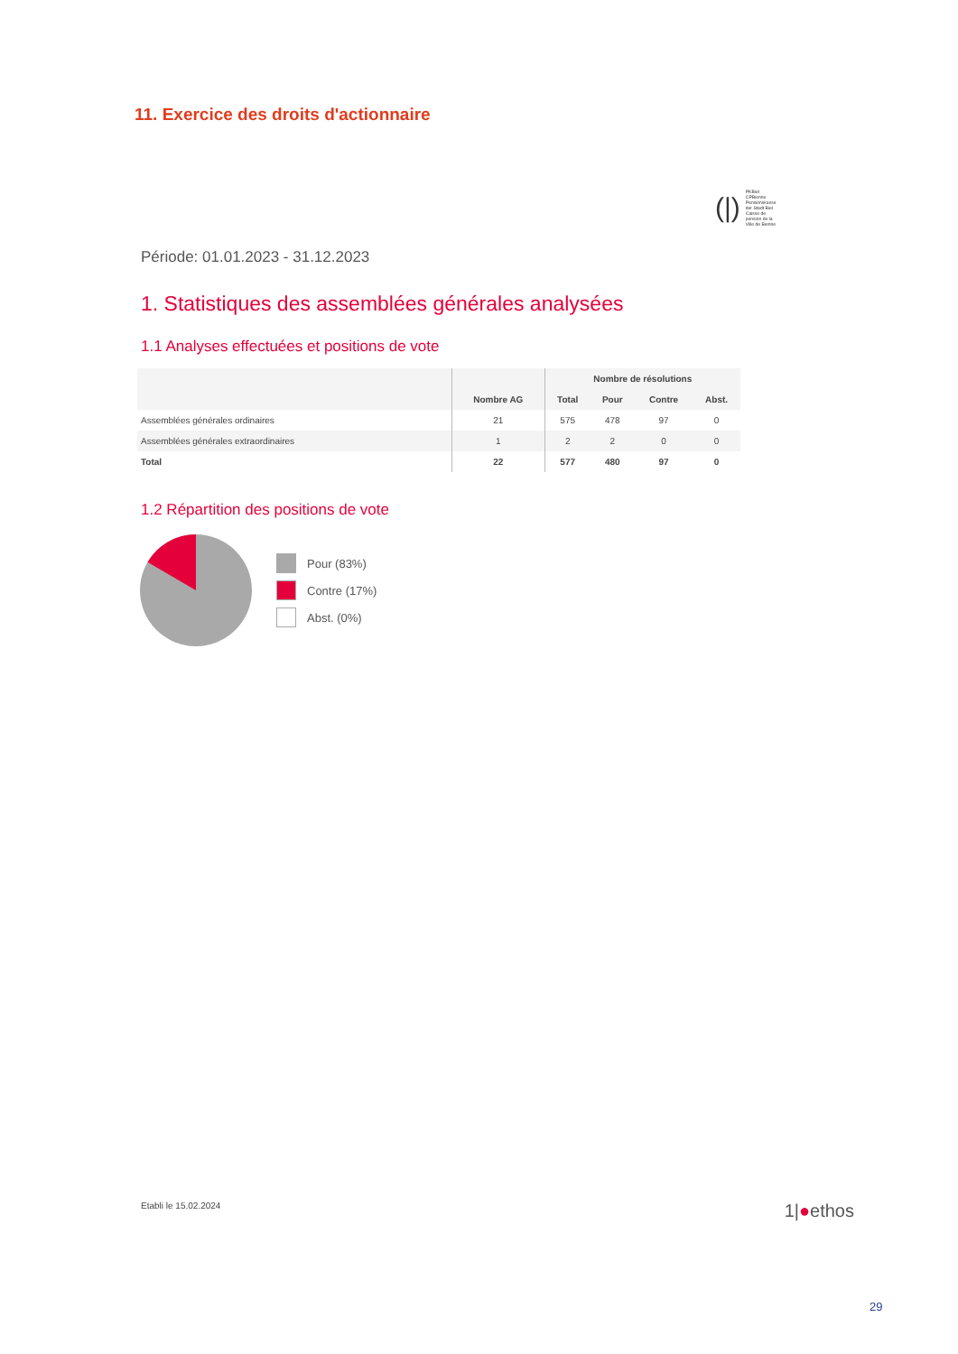11. Exercice des droits d'actionnaire
(|) PKBiel CPBienne
Pensionskasse der Stadt Biel
Caisse de pension de la Ville de Bienne
Période: 01.01.2023 - 31.12.2023
1. Statistiques des assemblées générales analysées
1.1 Analyses effectuées et positions de vote
| | Nombre AG | Nombre de résolutions | | | |
| --- | --- | --- | --- | --- | --- |
| | | Total | Pour | Contre | Abst. |
| Assemblées générales ordinaires | 21 | 575 | 478 | 97 | 0 |
| Assemblées générales extraordinaires | 1 | 2 | 2 | 0 | 0 |
| Total | 22 | 577 | 480 | 97 | 0 |
1.2 Répartition des positions de vote
Pour (83%)
Contre (17%)
Abst. (0%)
Etabli le 15.02.2024 1|●ethos
29